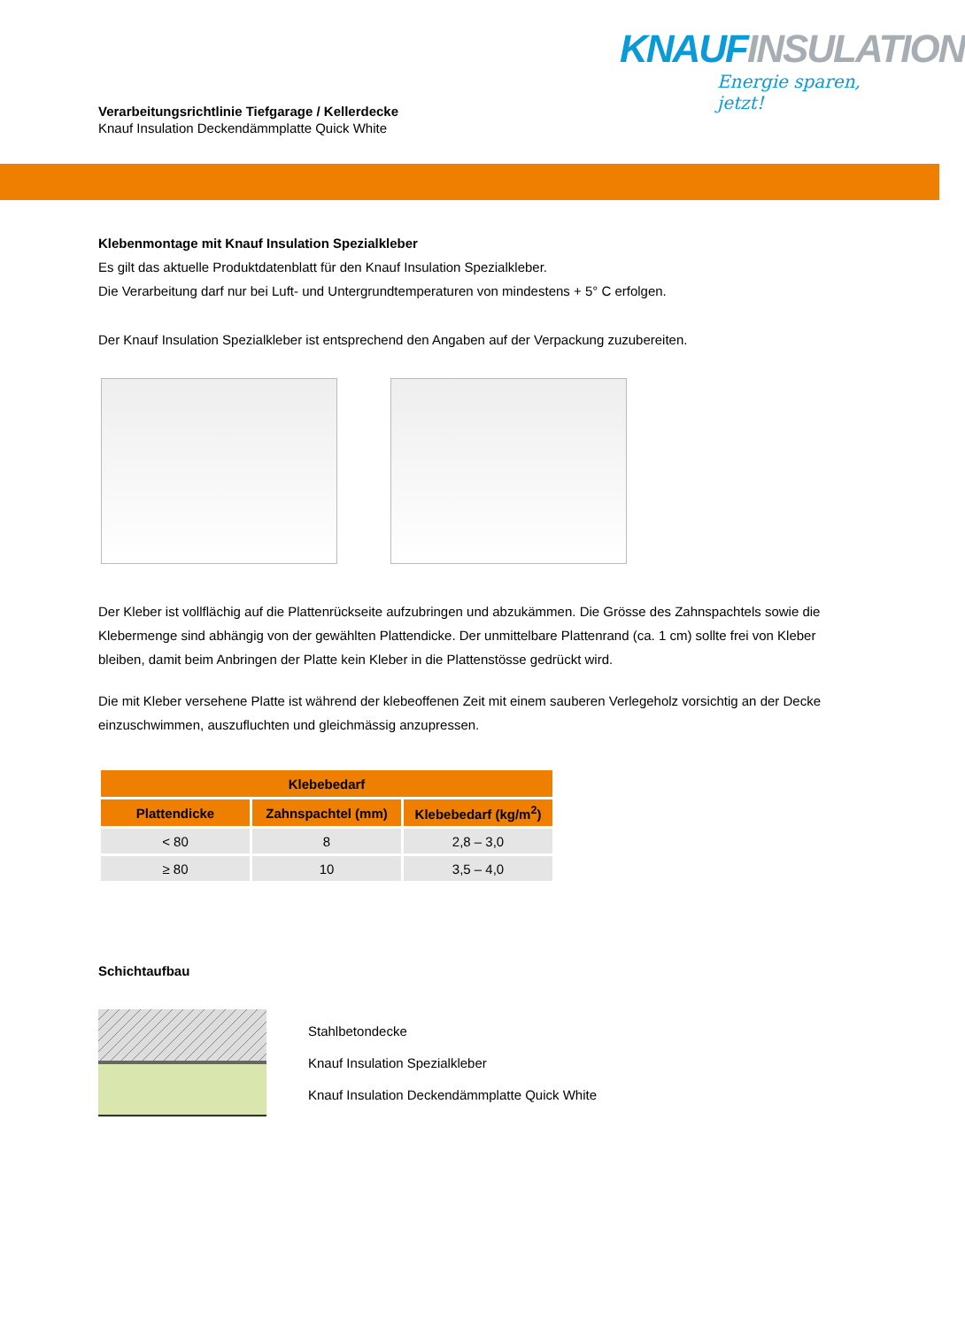Verarbeitungsrichtlinie Tiefgarage / Kellerdecke
Knauf Insulation Deckendämmplatte Quick White
KNAUFINSULATION
Energie sparen, jetzt!
Klebenmontage mit Knauf Insulation Spezialkleber
Es gilt das aktuelle Produktdatenblatt für den Knauf Insulation Spezialkleber.
Die Verarbeitung darf nur bei Luft- und Untergrundtemperaturen von mindestens + 5° C erfolgen.
Der Knauf Insulation Spezialkleber ist entsprechend den Angaben auf der Verpackung zuzubereiten.
Der Kleber ist vollflächig auf die Plattenrückseite aufzubringen und abzukämmen. Die Grösse des Zahnspachtels sowie die Klebermenge sind abhängig von der gewählten Plattendicke. Der unmittelbare Plattenrand (ca. 1 cm) sollte frei von Kleber bleiben, damit beim Anbringen der Platte kein Kleber in die Plattenstösse gedrückt wird.
Die mit Kleber versehene Platte ist während der klebeoffenen Zeit mit einem sauberen Verlegeholz vorsichtig an der Decke einzuschwimmen, auszufluchten und gleichmässig anzupressen.
| Klebebedarf | | |
| --- | --- | --- |
| Plattendicke | Zahnspachtel (mm) | Klebebedarf (kg/m<sup>2</sup>) |
| < 80 | 8 | 2,8 – 3,0 |
| ≥ 80 | 10 | 3,5 – 4,0 |
Schichtaufbau
Stahlbetondecke
Knauf Insulation Spezialkleber
Knauf Insulation Deckendämmplatte Quick White